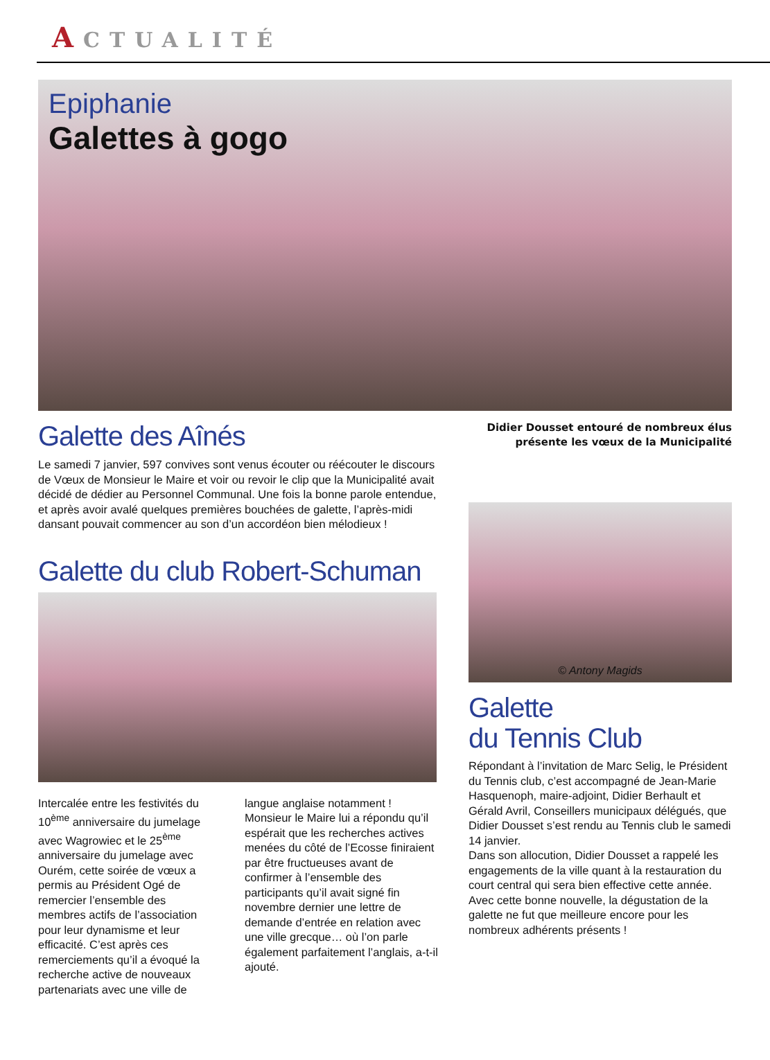ACTUALITÉ
Epiphanie
Galettes à gogo
Galette des Aînés
Le samedi 7 janvier, 597 convives sont venus écouter ou réécouter le discours de Vœux de Monsieur le Maire et voir ou revoir le clip que la Municipalité avait décidé de dédier au Personnel Communal. Une fois la bonne parole entendue, et après avoir avalé quelques premières bouchées de galette, l’après-midi dansant pouvait commencer au son d’un accordéon bien mélodieux !
Galette du club Robert-Schuman
Intercalée entre les festivités du 10<sup>ème</sup> anniversaire du jumelage avec Wagrowiec et le 25<sup>ème</sup> anniversaire du jumelage avec Ourém, cette soirée de vœux a permis au Président Ogé de remercier l’ensemble des membres actifs de l’association pour leur dynamisme et leur efficacité. C’est après ces remerciements qu’il a évoqué la recherche active de nouveaux partenariats avec une ville de
langue anglaise notamment ! Monsieur le Maire lui a répondu qu’il espérait que les recherches actives menées du côté de l’Ecosse finiraient par être fructueuses avant de confirmer à l’ensemble des participants qu’il avait signé fin novembre dernier une lettre de demande d’entrée en relation avec une ville grecque… où l’on parle également parfaitement l’anglais, a-t-il ajouté.
Didier Dousset entouré de nombreux élus présente les vœux de la Municipalité
© Antony Magids
Galette
du Tennis Club
Répondant à l’invitation de Marc Selig, le Président du Tennis club, c’est accompagné de Jean-Marie Hasquenoph, maire-adjoint, Didier Berhault et Gérald Avril, Conseillers municipaux délégués, que Didier Dousset s’est rendu au Tennis club le samedi 14 janvier.
Dans son allocution, Didier Dousset a rappelé les engagements de la ville quant à la restauration du court central qui sera bien effective cette année.
Avec cette bonne nouvelle, la dégustation de la galette ne fut que meilleure encore pour les nombreux adhérents présents !